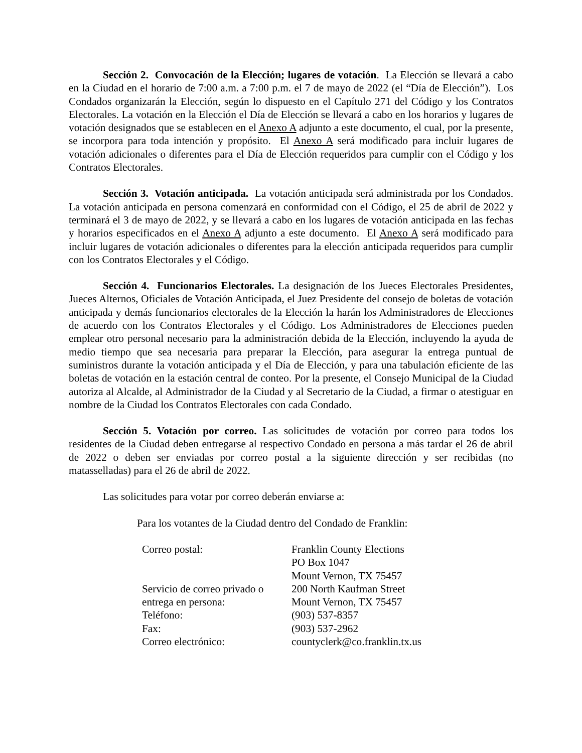Sección 2. Convocación de la Elección; lugares de votación. La Elección se llevará a cabo en la Ciudad en el horario de 7:00 a.m. a 7:00 p.m. el 7 de mayo de 2022 (el “Día de Elección”). Los Condados organizarán la Elección, según lo dispuesto en el Capítulo 271 del Código y los Contratos Electorales. La votación en la Elección el Día de Elección se llevará a cabo en los horarios y lugares de votación designados que se establecen en el Anexo A adjunto a este documento, el cual, por la presente, se incorpora para toda intención y propósito. El Anexo A será modificado para incluir lugares de votación adicionales o diferentes para el Día de Elección requeridos para cumplir con el Código y los Contratos Electorales.
Sección 3. Votación anticipada. La votación anticipada será administrada por los Condados. La votación anticipada en persona comenzará en conformidad con el Código, el 25 de abril de 2022 y terminará el 3 de mayo de 2022, y se llevará a cabo en los lugares de votación anticipada en las fechas y horarios especificados en el Anexo A adjunto a este documento. El Anexo A será modificado para incluir lugares de votación adicionales o diferentes para la elección anticipada requeridos para cumplir con los Contratos Electorales y el Código.
Sección 4. Funcionarios Electorales. La designación de los Jueces Electorales Presidentes, Jueces Alternos, Oficiales de Votación Anticipada, el Juez Presidente del consejo de boletas de votación anticipada y demás funcionarios electorales de la Elección la harán los Administradores de Elecciones de acuerdo con los Contratos Electorales y el Código. Los Administradores de Elecciones pueden emplear otro personal necesario para la administración debida de la Elección, incluyendo la ayuda de medio tiempo que sea necesaria para preparar la Elección, para asegurar la entrega puntual de suministros durante la votación anticipada y el Día de Elección, y para una tabulación eficiente de las boletas de votación en la estación central de conteo. Por la presente, el Consejo Municipal de la Ciudad autoriza al Alcalde, al Administrador de la Ciudad y al Secretario de la Ciudad, a firmar o atestiguar en nombre de la Ciudad los Contratos Electorales con cada Condado.
Sección 5. Votación por correo. Las solicitudes de votación por correo para todos los residentes de la Ciudad deben entregarse al respectivo Condado en persona a más tardar el 26 de abril de 2022 o deben ser enviadas por correo postal a la siguiente dirección y ser recibidas (no matasselladas) para el 26 de abril de 2022.
Las solicitudes para votar por correo deberán enviarse a:
Para los votantes de la Ciudad dentro del Condado de Franklin:
| Correo postal: | Franklin County Elections PO Box 1047 Mount Vernon, TX 75457 |
| Servicio de correo privado o entrega en persona: | 200 North Kaufman Street Mount Vernon, TX 75457 |
| Teléfono: | (903) 537-8357 |
| Fax: | (903) 537-2962 |
| Correo electrónico: | countyclerk@co.franklin.tx.us |